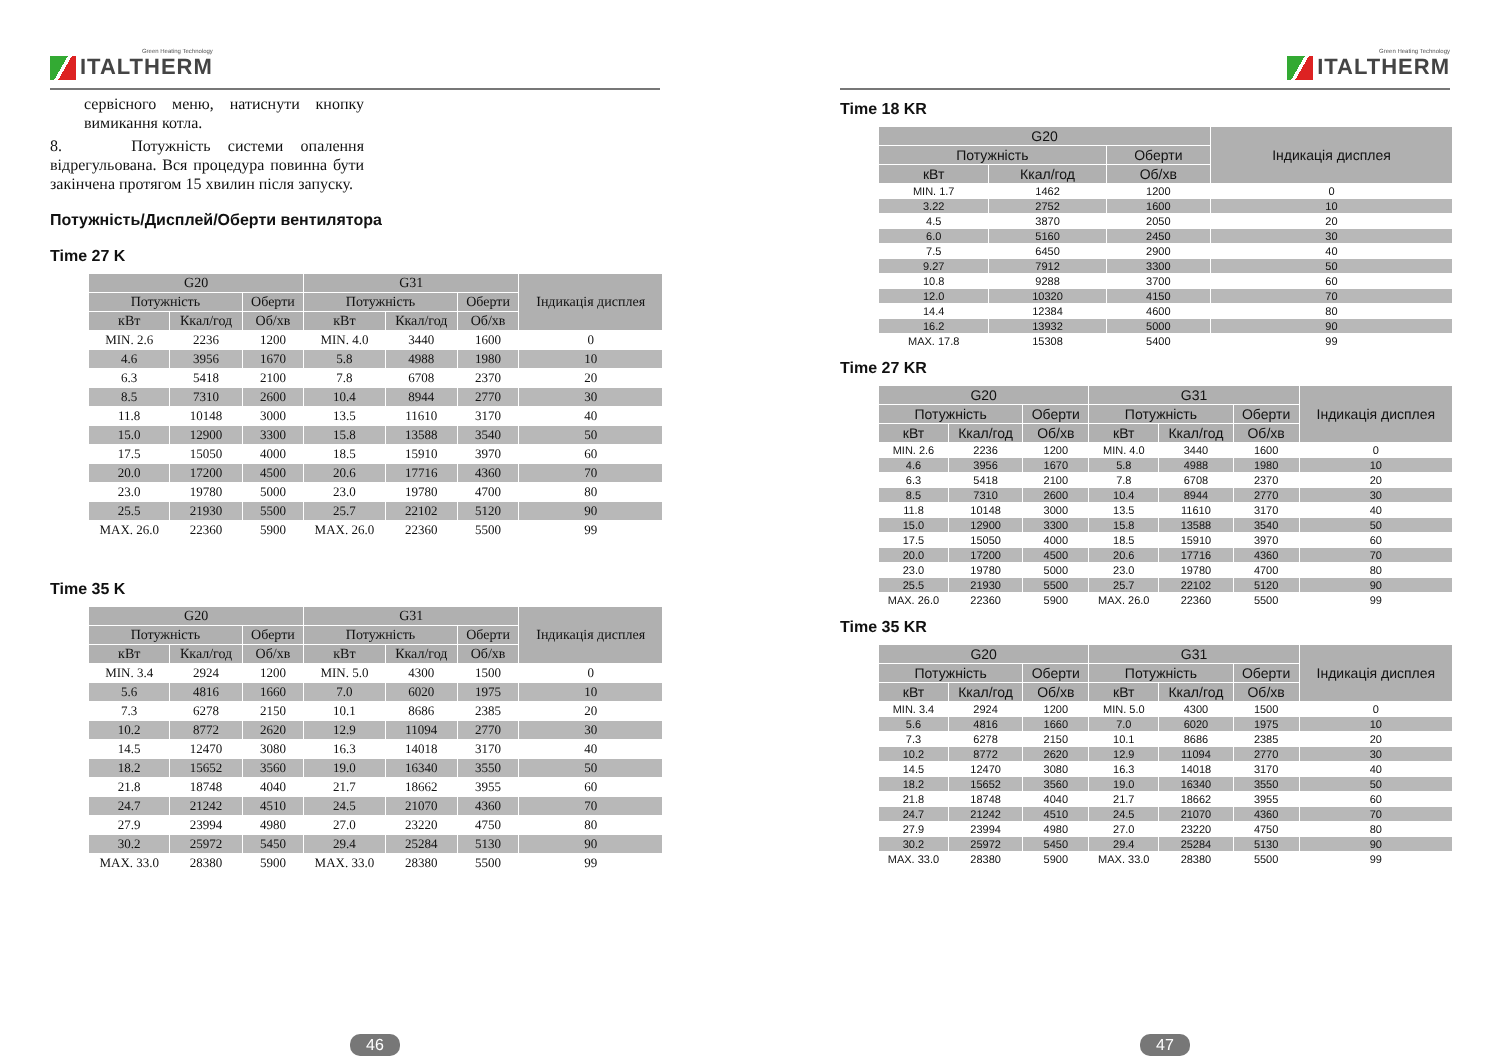Green Heating Technology
ITALTHERM
сервісного меню, натиснути кнопку вимикання котла.
8. Потужність системи опалення відрегульована. Вся процедура повинна бути закінчена протягом 15 хвилин після запуску.
Потужність/Дисплей/Оберти вентилятора
Time 27 K
| G20 | | | G31 | | | Індикація дисплея |
| --- | --- | --- | --- | --- | --- | --- |
| Потужність | | Оберти | Потужність | | Оберти | |
| кВт | Ккал/год | Об/хв | кВт | Ккал/год | Об/хв | |
| MIN. 2.6 | 2236 | 1200 | MIN. 4.0 | 3440 | 1600 | 0 |
| 4.6 | 3956 | 1670 | 5.8 | 4988 | 1980 | 10 |
| 6.3 | 5418 | 2100 | 7.8 | 6708 | 2370 | 20 |
| 8.5 | 7310 | 2600 | 10.4 | 8944 | 2770 | 30 |
| 11.8 | 10148 | 3000 | 13.5 | 11610 | 3170 | 40 |
| 15.0 | 12900 | 3300 | 15.8 | 13588 | 3540 | 50 |
| 17.5 | 15050 | 4000 | 18.5 | 15910 | 3970 | 60 |
| 20.0 | 17200 | 4500 | 20.6 | 17716 | 4360 | 70 |
| 23.0 | 19780 | 5000 | 23.0 | 19780 | 4700 | 80 |
| 25.5 | 21930 | 5500 | 25.7 | 22102 | 5120 | 90 |
| MAX. 26.0 | 22360 | 5900 | MAX. 26.0 | 22360 | 5500 | 99 |
Time 35 K
| G20 | | | G31 | | | Індикація дисплея |
| --- | --- | --- | --- | --- | --- | --- |
| Потужність | | Оберти | Потужність | | Оберти | |
| кВт | Ккал/год | Об/хв | кВт | Ккал/год | Об/хв | |
| MIN. 3.4 | 2924 | 1200 | MIN. 5.0 | 4300 | 1500 | 0 |
| 5.6 | 4816 | 1660 | 7.0 | 6020 | 1975 | 10 |
| 7.3 | 6278 | 2150 | 10.1 | 8686 | 2385 | 20 |
| 10.2 | 8772 | 2620 | 12.9 | 11094 | 2770 | 30 |
| 14.5 | 12470 | 3080 | 16.3 | 14018 | 3170 | 40 |
| 18.2 | 15652 | 3560 | 19.0 | 16340 | 3550 | 50 |
| 21.8 | 18748 | 4040 | 21.7 | 18662 | 3955 | 60 |
| 24.7 | 21242 | 4510 | 24.5 | 21070 | 4360 | 70 |
| 27.9 | 23994 | 4980 | 27.0 | 23220 | 4750 | 80 |
| 30.2 | 25972 | 5450 | 29.4 | 25284 | 5130 | 90 |
| MAX. 33.0 | 28380 | 5900 | MAX. 33.0 | 28380 | 5500 | 99 |
46
Green Heating Technology
ITALTHERM
Time 18 KR
| G20 | | | Індикація дисплея |
| --- | --- | --- | --- |
| Потужність | | Оберти | |
| кВт | Ккал/год | Об/хв | |
| MIN. 1.7 | 1462 | 1200 | 0 |
| 3.22 | 2752 | 1600 | 10 |
| 4.5 | 3870 | 2050 | 20 |
| 6.0 | 5160 | 2450 | 30 |
| 7.5 | 6450 | 2900 | 40 |
| 9.27 | 7912 | 3300 | 50 |
| 10.8 | 9288 | 3700 | 60 |
| 12.0 | 10320 | 4150 | 70 |
| 14.4 | 12384 | 4600 | 80 |
| 16.2 | 13932 | 5000 | 90 |
| MAX. 17.8 | 15308 | 5400 | 99 |
Time 27 KR
| G20 | | | G31 | | | Індикація дисплея |
| --- | --- | --- | --- | --- | --- | --- |
| Потужність | | Оберти | Потужність | | Оберти | |
| кВт | Ккал/год | Об/хв | кВт | Ккал/год | Об/хв | |
| MIN. 2.6 | 2236 | 1200 | MIN. 4.0 | 3440 | 1600 | 0 |
| 4.6 | 3956 | 1670 | 5.8 | 4988 | 1980 | 10 |
| 6.3 | 5418 | 2100 | 7.8 | 6708 | 2370 | 20 |
| 8.5 | 7310 | 2600 | 10.4 | 8944 | 2770 | 30 |
| 11.8 | 10148 | 3000 | 13.5 | 11610 | 3170 | 40 |
| 15.0 | 12900 | 3300 | 15.8 | 13588 | 3540 | 50 |
| 17.5 | 15050 | 4000 | 18.5 | 15910 | 3970 | 60 |
| 20.0 | 17200 | 4500 | 20.6 | 17716 | 4360 | 70 |
| 23.0 | 19780 | 5000 | 23.0 | 19780 | 4700 | 80 |
| 25.5 | 21930 | 5500 | 25.7 | 22102 | 5120 | 90 |
| MAX. 26.0 | 22360 | 5900 | MAX. 26.0 | 22360 | 5500 | 99 |
Time 35 KR
| G20 | | | G31 | | | Індикація дисплея |
| --- | --- | --- | --- | --- | --- | --- |
| Потужність | | Оберти | Потужність | | Оберти | |
| кВт | Ккал/год | Об/хв | кВт | Ккал/год | Об/хв | |
| MIN. 3.4 | 2924 | 1200 | MIN. 5.0 | 4300 | 1500 | 0 |
| 5.6 | 4816 | 1660 | 7.0 | 6020 | 1975 | 10 |
| 7.3 | 6278 | 2150 | 10.1 | 8686 | 2385 | 20 |
| 10.2 | 8772 | 2620 | 12.9 | 11094 | 2770 | 30 |
| 14.5 | 12470 | 3080 | 16.3 | 14018 | 3170 | 40 |
| 18.2 | 15652 | 3560 | 19.0 | 16340 | 3550 | 50 |
| 21.8 | 18748 | 4040 | 21.7 | 18662 | 3955 | 60 |
| 24.7 | 21242 | 4510 | 24.5 | 21070 | 4360 | 70 |
| 27.9 | 23994 | 4980 | 27.0 | 23220 | 4750 | 80 |
| 30.2 | 25972 | 5450 | 29.4 | 25284 | 5130 | 90 |
| MAX. 33.0 | 28380 | 5900 | MAX. 33.0 | 28380 | 5500 | 99 |
47